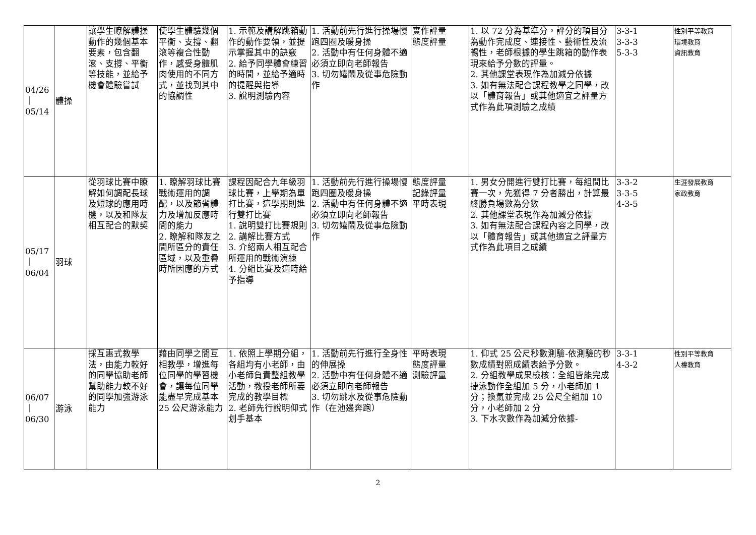| 04/26 ｜ 05/14 | 體操 | 讓學生瞭解體操動作的幾個基本要素，包含翻滾、支撐、平衡等技能，並給予機會體驗嘗試 | 使學生體驗幾個平衡、支撐、翻滾等複合性動作，感受身體肌肉使用的不同方式，並找到其中的協調性 | 1. 示範及講解跳箱動作的動作要領，並提示掌握其中的訣竅 2. 給予同學體會練習的時間，並給予適時的提醒與指導 3. 說明測驗內容 | 1. 活動前先行進行操場慢跑四圈及暖身操 2. 活動中有任何身體不適必須立即向老師報告 3. 切勿嬉鬧及從事危險動作 | 實作評量 態度評量 | 1. 以 72 分為基準分，評分的項目分為動作完成度、連接性、藝術性及流暢性，老師根據的學生跳箱的動作表現來給予分數的評量。 2. 其他課堂表現作為加減分依據 3. 如有無法配合課程教學之同學，改以「體育報告」或其他適宜之評量方式作為此項測驗之成績 | 3-3-1 3-3-3 5-3-3 | 性別平等教育 環境教育 資訊教育 |
| 05/17 ｜ 06/04 | 羽球 | 從羽球比賽中瞭解如何調配長球及短球的應用時機，以及和隊友相互配合的默契 | 1. 瞭解羽球比賽戰術運用的調配，以及節省體力及增加反應時間的能力 2. 瞭解和隊友之間所區分的責任區域，以及重疊時所因應的方式 | 課程因配合九年級羽球比賽，上學期為單打比賽，這學期則進行雙打比賽 1. 說明雙打比賽規則 2. 講解比賽方式 3. 介紹兩人相互配合所運用的戰術演練 4. 分組比賽及適時給予指導 | 1. 活動前先行進行操場慢跑四圈及暖身操 2. 活動中有任何身體不適必須立即向老師報告 3. 切勿嬉鬧及從事危險動作 | 態度評量 記錄評量 平時表現 | 1. 男女分開進行雙打比賽，每組間比賽一次，先獲得 7 分者勝出，計算最終勝負場數為分數 2. 其他課堂表現作為加減分依據 3. 如有無法配合課程內容之同學，改以「體育報告」或其他適宜之評量方式作為此項目之成績 | 3-3-2 3-3-5 4-3-5 | 生涯發展教育 家政教育 |
| 06/07 ｜ 06/30 | 游泳 | 採互惠式教學法，由能力較好的同學協助老師幫助能力較不好的同學加強游泳能力 | 藉由同學之間互相教學，增進每位同學的學習機會，讓每位同學能盡早完成基本 25 公尺游泳能力 | 1. 依照上學期分組，各組均有小老師，由小老師負責整組教學活動，教授老師所要完成的教學目標 2. 老師先行說明仰式划手基本 | 1. 活動前先行進行全身性的伸展操 2. 活動中有任何身體不適必須立即向老師報告 3. 切勿跳水及從事危險動作（在池邊奔跑） | 平時表現 態度評量 測驗評量 | 1. 仰式 25 公尺秒數測驗-依測驗的秒數成績對照成績表給予分數。 2. 分組教學成果檢核：全組皆能完成捷泳動作全組加 5 分，小老師加 1 分；換氣並完成 25 公尺全組加 10 分，小老師加 2 分 3. 下水次數作為加減分依據- | 3-3-1 4-3-2 | 性別平等教育 人權教育 |
2